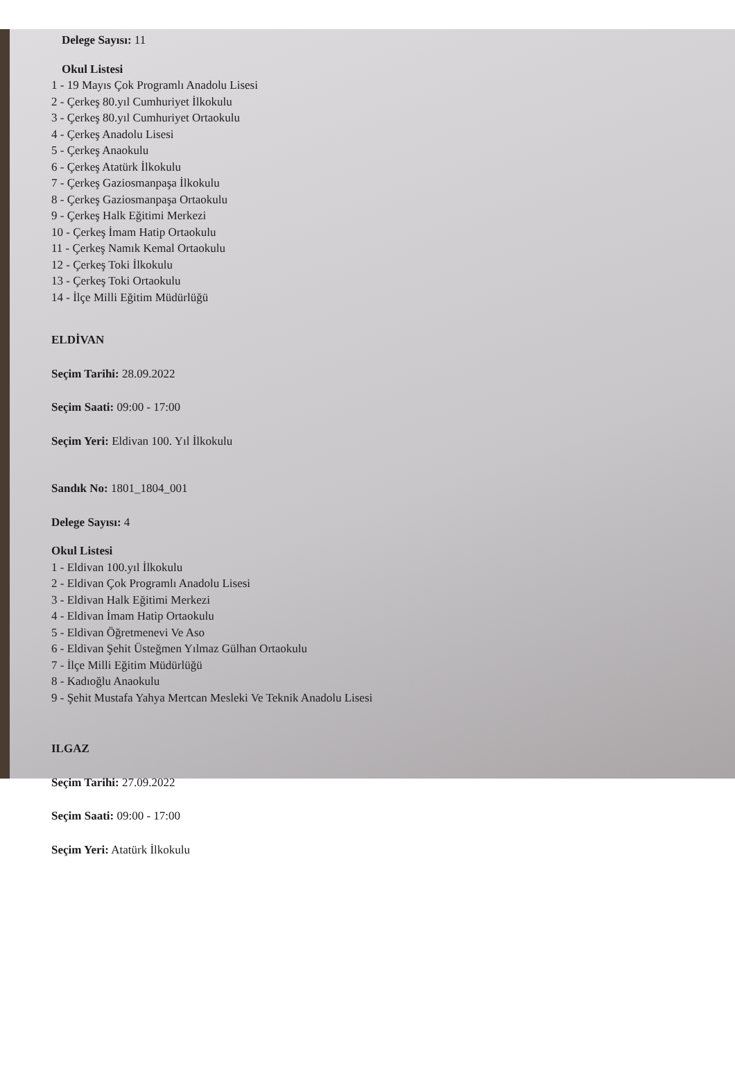Delege Sayısı: 11
Okul Listesi
1 - 19 Mayıs Çok Programlı Anadolu Lisesi
2 - Çerkeş 80.yıl Cumhuriyet İlkokulu
3 - Çerkeş 80.yıl Cumhuriyet Ortaokulu
4 - Çerkeş Anadolu Lisesi
5 - Çerkeş Anaokulu
6 - Çerkeş Atatürk İlkokulu
7 - Çerkeş Gaziosmanpaşa İlkokulu
8 - Çerkeş Gaziosmanpaşa Ortaokulu
9 - Çerkeş Halk Eğitimi Merkezi
10 - Çerkeş İmam Hatip Ortaokulu
11 - Çerkeş Namık Kemal Ortaokulu
12 - Çerkeş Toki İlkokulu
13 - Çerkeş Toki Ortaokulu
14 - İlçe Milli Eğitim Müdürlüğü
ELDİVAN
Seçim Tarihi: 28.09.2022
Seçim Saati: 09:00 - 17:00
Seçim Yeri: Eldivan 100. Yıl İlkokulu
Sandık No: 1801_1804_001
Delege Sayısı: 4
Okul Listesi
1 - Eldivan 100.yıl İlkokulu
2 - Eldivan Çok Programlı Anadolu Lisesi
3 - Eldivan Halk Eğitimi Merkezi
4 - Eldivan İmam Hatip Ortaokulu
5 - Eldivan Öğretmenevi Ve Aso
6 - Eldivan Şehit Üsteğmen Yılmaz Gülhan Ortaokulu
7 - İlçe Milli Eğitim Müdürlüğü
8 - Kadıoğlu Anaokulu
9 - Şehit Mustafa Yahya Mertcan Mesleki Ve Teknik Anadolu Lisesi
ILGAZ
Seçim Tarihi: 27.09.2022
Seçim Saati: 09:00 - 17:00
Seçim Yeri: Atatürk İlkokulu